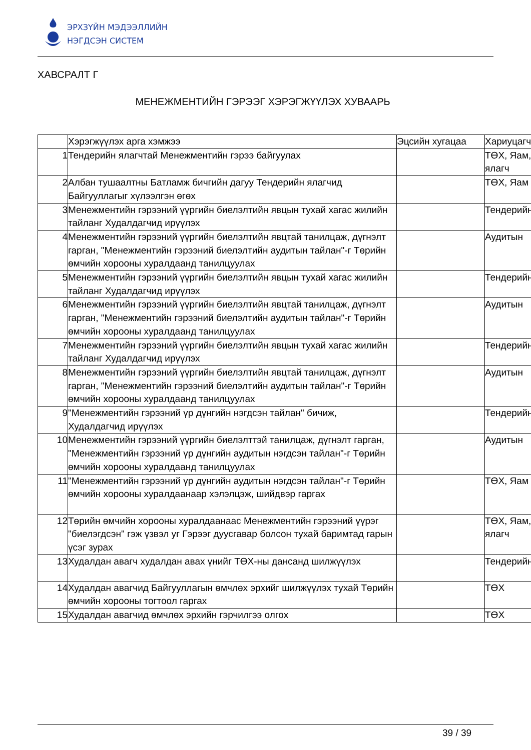ЭРХЗҮЙН МЭДЭЭЛЛИЙН
НЭГДСЭН СИСТЕМ
ХАВСРАЛТ Г
МЕНЕЖМЕНТИЙН ГЭРЭЭГ ХЭРЭГЖҮҮЛЭХ ХУВААРЬ
| | Хэрэгжүүлэх арга хэмжээ | Эцсийн хугацаа | Хариуцагч |
| 1 | Тендерийн ялагчтай Менежментийн гэрээ байгуулах | | ТӨХ, Яам, ялагч |
| 2 | Албан тушаалтны Батламж бичгийн дагуу Тендерийн ялагчид Байгууллагыг хүлээлгэн өгөх | | ТӨХ, Яам |
| 3 | Менежментийн гэрээний үүргийн биелэлтийн явцын тухай хагас жилийн тайланг Худалдагчид ирүүлэх | | Тендерийн |
| 4 | Менежментийн гэрээний үүргийн биелэлтийн явцтай танилцаж, дүгнэлт гарган, "Менежментийн гэрээний биелэлтийн аудитын тайлан"-г Төрийн өмчийн хорооны хуралдаанд танилцуулах | | Аудитын |
| 5 | Менежментийн гэрээний үүргийн биелэлтийн явцын тухай хагас жилийн тайланг Худалдагчид ирүүлэх | | Тендерийн |
| 6 | Менежментийн гэрээний үүргийн биелэлтийн явцтай танилцаж, дүгнэлт гарган, "Менежментийн гэрээний биелэлтийн аудитын тайлан"-г Төрийн өмчийн хорооны хуралдаанд танилцуулах | | Аудитын |
| 7 | Менежментийн гэрээний үүргийн биелэлтийн явцын тухай хагас жилийн тайланг Худалдагчид ирүүлэх | | Тендерийн |
| 8 | Менежментийн гэрээний үүргийн биелэлтийн явцтай танилцаж, дүгнэлт гарган, "Менежментийн гэрээний биелэлтийн аудитын тайлан"-г Төрийн өмчийн хорооны хуралдаанд танилцуулах | | Аудитын |
| 9 | "Менежментийн гэрээний үр дүнгийн нэгдсэн тайлан" бичиж, Худалдагчид ирүүлэх | | Тендерийн |
| 10 | Менежментийн гэрээний үүргийн биелэлттэй танилцаж, дүгнэлт гарган, "Менежментийн гэрээний үр дүнгийн аудитын нэгдсэн тайлан"-г Төрийн өмчийн хорооны хуралдаанд танилцуулах | | Аудитын |
| 11 | "Менежментийн гэрээний үр дүнгийн аудитын нэгдсэн тайлан"-г Төрийн өмчийн хорооны хуралдаанаар хэлэлцэж, шийдвэр гаргах | | ТӨХ, Яам |
| 12 | Төрийн өмчийн хорооны хуралдаанаас Менежментийн гэрээний үүрэг "биелэгдсэн" гэж үзвэл уг Гэрээг дуусгавар болсон тухай баримтад гарын үсэг зурах | | ТӨХ, Яам, ялагч |
| 13 | Худалдан авагч худалдан авах үнийг ТӨХ-ны дансанд шилжүүлэх | | Тендерийн |
| 14 | Худалдан авагчид Байгууллагын өмчлөх эрхийг шилжүүлэх тухай Төрийн өмчийн хорооны тогтоол гаргах | | ТӨХ |
| 15 | Худалдан авагчид өмчлөх эрхийн гэрчилгээ олгох | | ТӨХ |
39 / 39